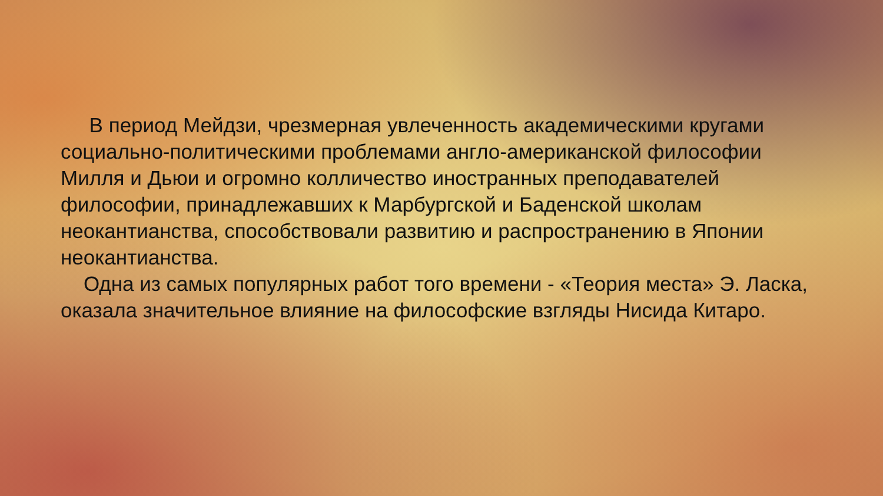В период Мейдзи, чрезмерная увлеченность академическими кругами социально-политическими проблемами англо-американской философии Милля и Дьюи и огромно колличество иностранных преподавателей философии, принадлежавших к Марбургской и Баденской школам неокантианства, способствовали развитию и распространению в Японии неокантианства.
Одна из самых популярных работ того времени - «Теория места» Э. Ласка, оказала значительное влияние на философские взгляды Нисида Китаро.